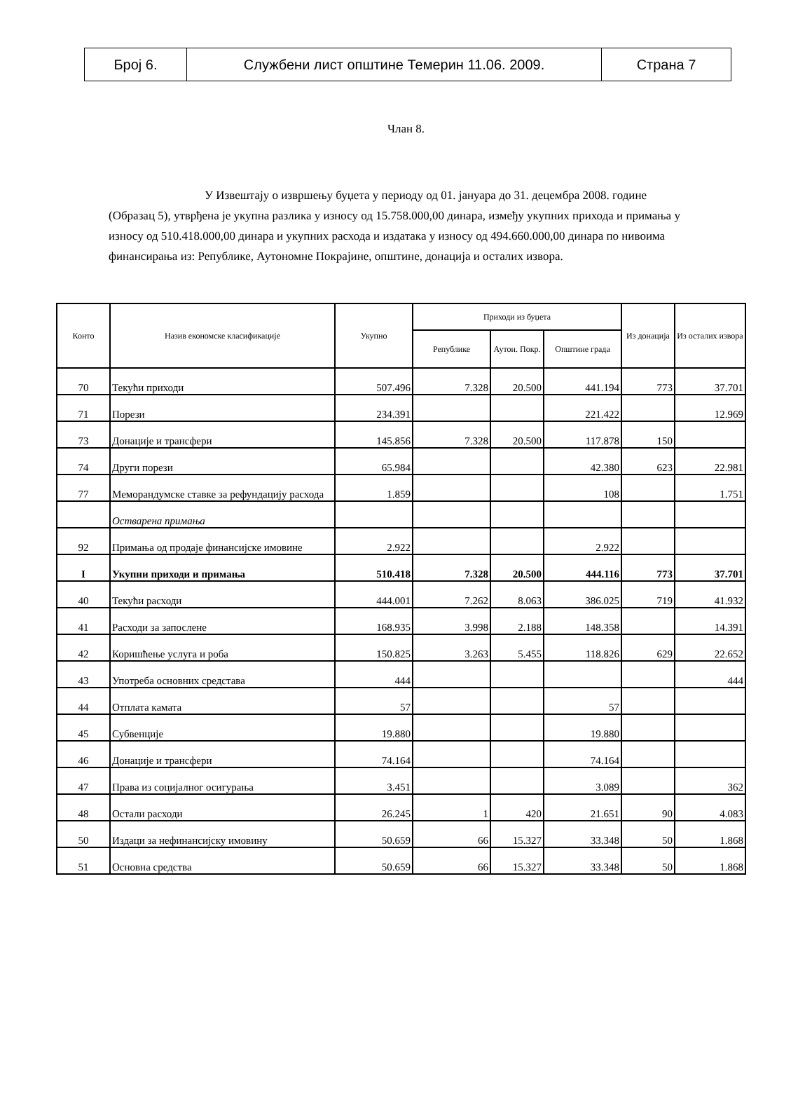| Број 6. | Службени лист општине Темерин 11.06. 2009. | Страна 7 |
Члан 8.
У Извештају о извршењу буџета у периоду од 01. јануара до 31. децембра 2008. године (Образац 5), утврђена је укупна разлика у износу од 15.758.000,00 динара, између укупних прихода и примања у износу од 510.418.000,00 динара и укупних расхода и издатака у износу од 494.660.000,00 динара по нивоима финансирања из: Републике, Аутономне Покрајине, општине, донација и осталих извора.
| Конто | Назив економске класификације | Укупно | Приходи из буџета | | | Из донација | Из осталих извора |
| --- | --- | --- | --- | --- | --- | --- | --- |
| | | | Републике | Аутон. Покр. | Општине града | | |
| 70 | Текући приходи | 507.496 | 7.328 | 20.500 | 441.194 | 773 | 37.701 |
| 71 | Порези | 234.391 | | | 221.422 | | 12.969 |
| 73 | Донације и трансфери | 145.856 | 7.328 | 20.500 | 117.878 | 150 | |
| 74 | Други порези | 65.984 | | | 42.380 | 623 | 22.981 |
| 77 | Меморандумске ставке за рефундацију расхода | 1.859 | | | 108 | | 1.751 |
| | Остварена примања | | | | | | |
| 92 | Примања од продаје финансијске имовине | 2.922 | | | 2.922 | | |
| I | Укупни приходи и примања | 510.418 | 7.328 | 20.500 | 444.116 | 773 | 37.701 |
| 40 | Текући расходи | 444.001 | 7.262 | 8.063 | 386.025 | 719 | 41.932 |
| 41 | Расходи за запослене | 168.935 | 3.998 | 2.188 | 148.358 | | 14.391 |
| 42 | Коришћење услуга и роба | 150.825 | 3.263 | 5.455 | 118.826 | 629 | 22.652 |
| 43 | Употреба основних средстава | 444 | | | | | 444 |
| 44 | Отплата камата | 57 | | | 57 | | |
| 45 | Субвенције | 19.880 | | | 19.880 | | |
| 46 | Донације и трансфери | 74.164 | | | 74.164 | | |
| 47 | Права из социјалног осигурања | 3.451 | | | 3.089 | | 362 |
| 48 | Остали расходи | 26.245 | 1 | 420 | 21.651 | 90 | 4.083 |
| 50 | Издаци за нефинансијску имовину | 50.659 | 66 | 15.327 | 33.348 | 50 | 1.868 |
| 51 | Основна средства | 50.659 | 66 | 15.327 | 33.348 | 50 | 1.868 |